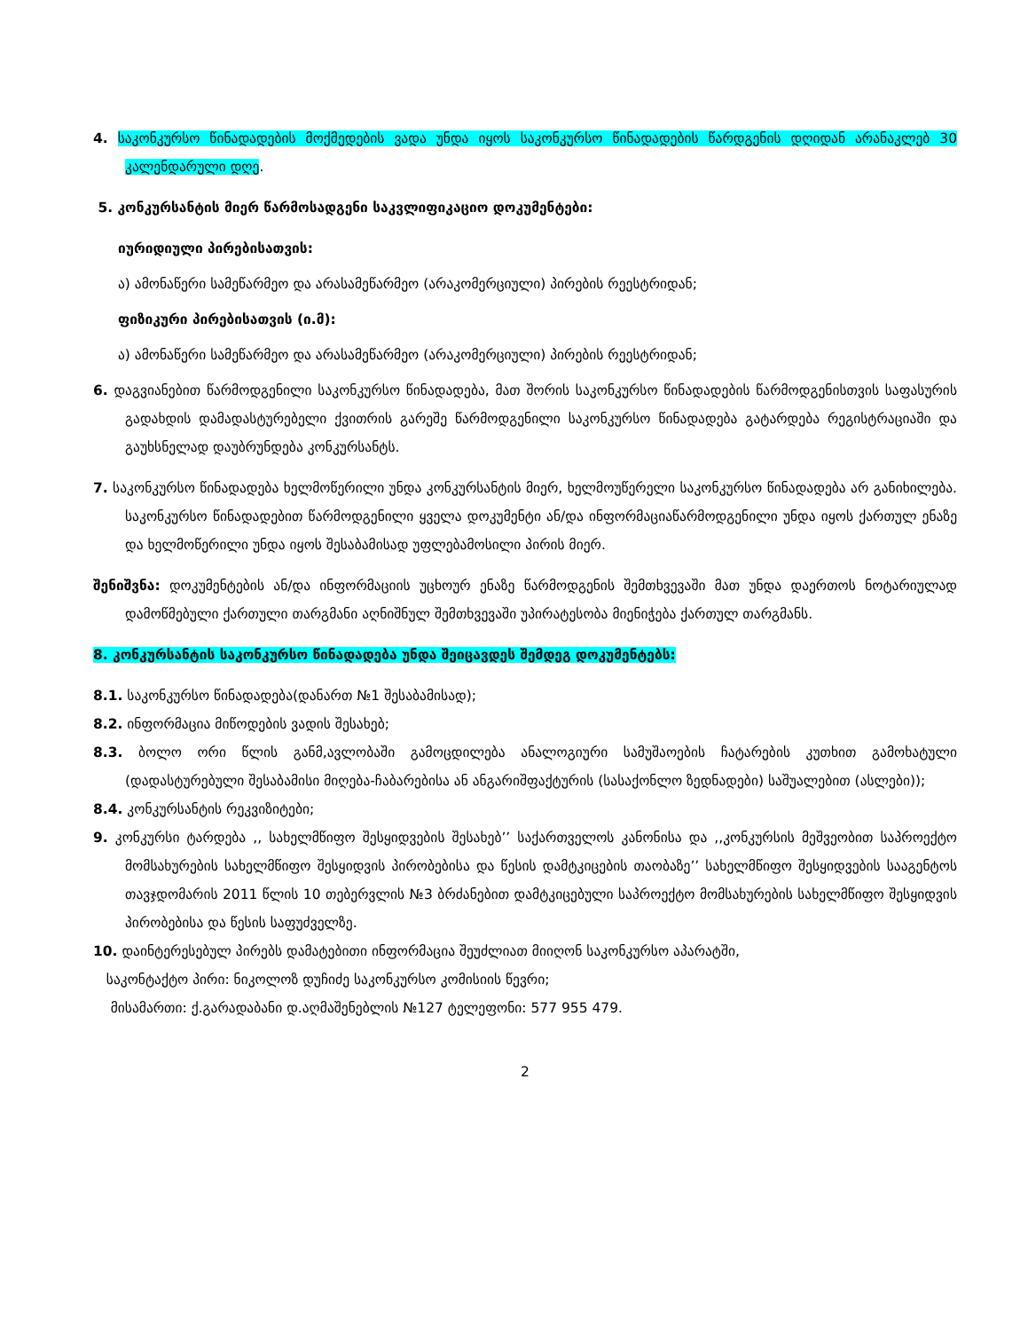4. საკონკურსო წინადადების მოქმედების ვადა უნდა იყოს საკონკურსო წინადადების წარდგენის დღიდან არანაკლებ 30 კალენდარული დღე.
5. კონკურსანტის მიერ წარმოსადგენი საკვლიფიკაციო დოკუმენტები:
იურიდიული პირებისათვის:
ა) ამონაწერი სამეწარმეო და არასამეწარმეო (არაკომერციული) პირების რეესტრიდან;
ფიზიკური პირებისათვის (ი.მ):
ა) ამონაწერი სამეწარმეო და არასამეწარმეო (არაკომერციული) პირების რეესტრიდან;
6. დაგვიანებით წარმოდგენილი საკონკურსო წინადადება, მათ შორის საკონკურსო წინადადების წარმოდგენისთვის საფასურის გადახდის დამადასტურებელი ქვითრის გარეშე წარმოდგენილი საკონკურსო წინადადება გატარდება რეგისტრაციაში და გაუხსნელად დაუბრუნდება კონკურსანტს.
7. საკონკურსო წინადადება ხელმოწერილი უნდა კონკურსანტის მიერ, ხელმოუწერელი საკონკურსო წინადადება არ განიხილება. საკონკურსო წინადადებით წარმოდგენილი ყველა დოკუმენტი ან/და ინფორმაციაწარმოდგენილი უნდა იყოს ქართულ ენაზე და ხელმოწერილი უნდა იყოს შესაბამისად უფლებამოსილი პირის მიერ.
შენიშვნა: დოკუმენტების ან/და ინფორმაციის უცხოურ ენაზე წარმოდგენის შემთხვევაში მათ უნდა დაერთოს ნოტარიულად დამოწმებული ქართული თარგმანი აღნიშნულ შემთხვევაში უპირატესობა მიენიჭება ქართულ თარგმანს.
8. კონკურსანტის საკონკურსო წინადადება უნდა შეიცავდეს შემდეგ დოკუმენტებს:
8.1. საკონკურსო წინადადება(დანართ №1 შესაბამისად);
8.2. ინფორმაცია მიწოდების ვადის შესახებ;
8.3. ბოლო ორი წლის განმ,ავლობაში გამოცდილება ანალოგიური სამუშაოების ჩატარების კუთხით გამოხატული (დადასტურებული შესაბამისი მიღება-ჩაბარებისა ან ანგარიშფაქტურის (სასაქონლო ზედნადები) საშუალებით (ასლები));
8.4. კონკურსანტის რეკვიზიტები;
9. კონკურსი ტარდება ,, სახელმწიფო შესყიდვების შესახებ’’ საქართველოს კანონისა და ,,კონკურსის მეშვეობით საპროექტო მომსახურების სახელმწიფო შესყიდვის პირობებისა და წესის დამტკიცების თაობაზე’’ სახელმწიფო შესყიდვების სააგენტოს თავჯდომარის 2011 წლის 10 თებერვლის №3 ბრძანებით დამტკიცებული საპროექტო მომსახურების სახელმწიფო შესყიდვის პირობებისა და წესის საფუძველზე.
10. დაინტერესებულ პირებს დამატებითი ინფორმაცია შეუძლიათ მიიღონ საკონკურსო აპარატში,
საკონტაქტო პირი: ნიკოლოზ დუჩიძე საკონკურსო კომისიის წევრი;
მისამართი: ქ.გარადაბანი დ.აღმაშენებლის №127 ტელეფონი: 577 955 479.
2